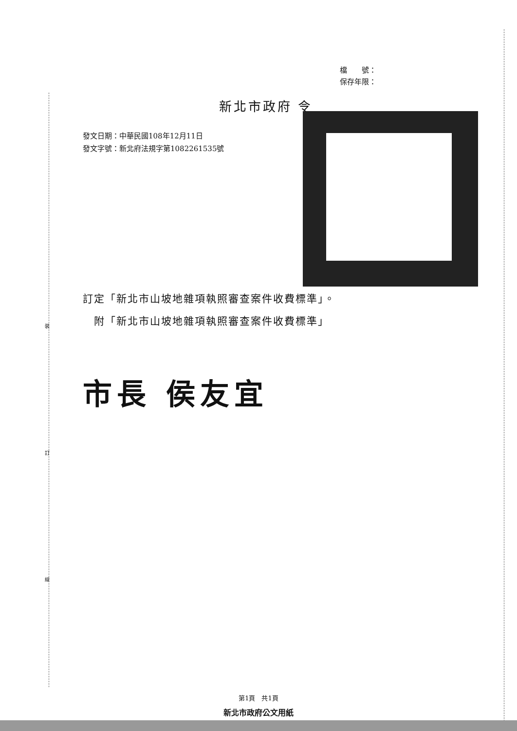裝
訂
線
檔　　號：
保存年限：
新北市政府 令
發文日期：中華民國108年12月11日
發文字號：新北府法規字第1082261535號
訂定「新北市山坡地雜項執照審查案件收費標準」。
　附「新北市山坡地雜項執照審查案件收費標準」
市長 侯友宜
第1頁　共1頁
新北市政府公文用紙